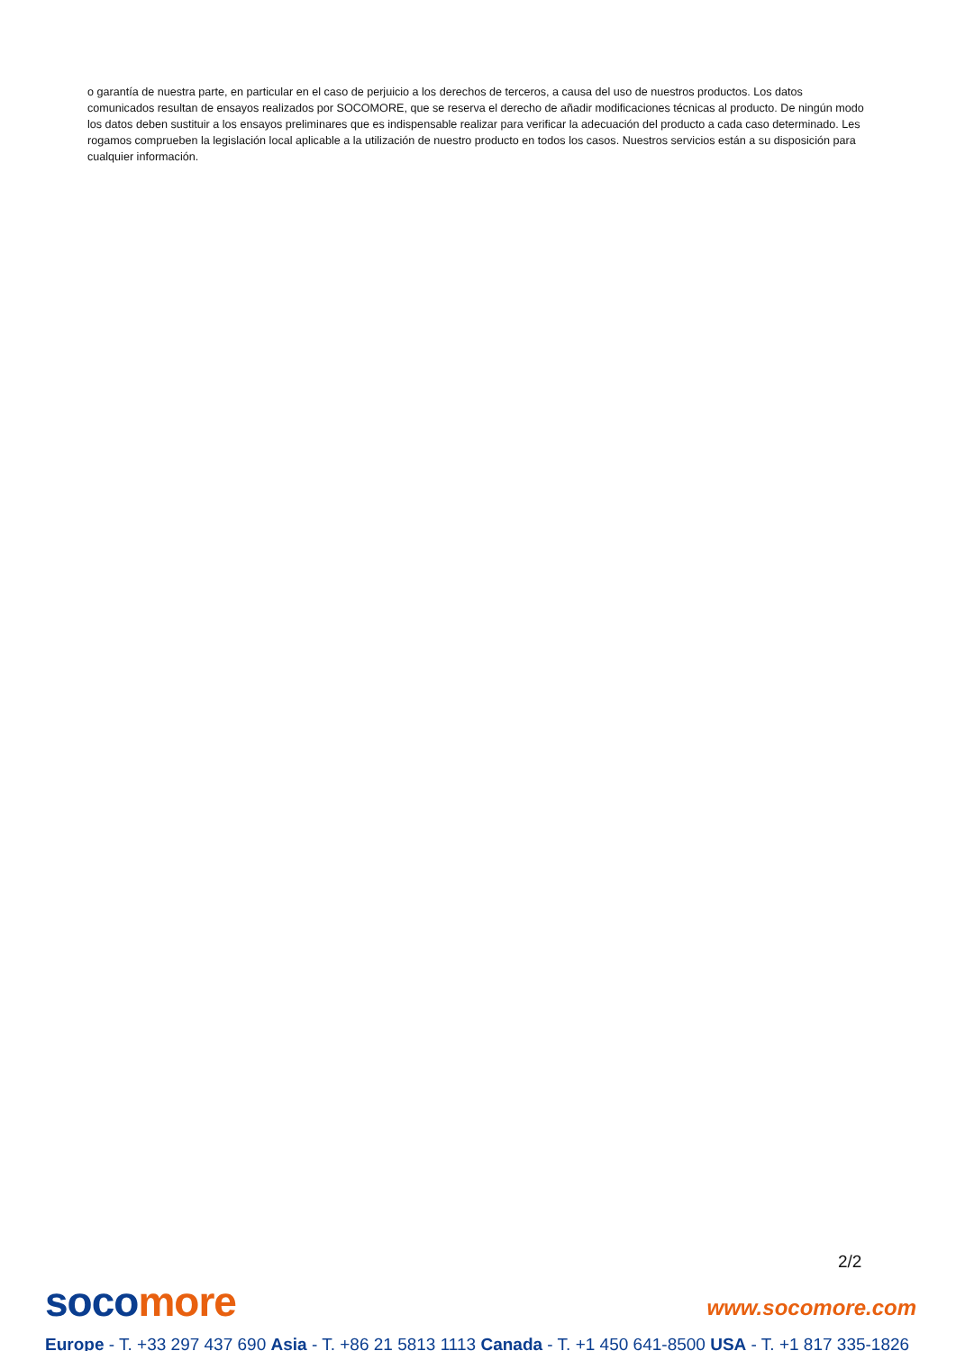o garantía de nuestra parte, en particular en el caso de perjuicio a los derechos de terceros, a causa del uso de nuestros productos. Los datos comunicados resultan de ensayos realizados por SOCOMORE, que se reserva el derecho de añadir modificaciones técnicas al producto. De ningún modo los datos deben sustituir a los ensayos preliminares que es indispensable realizar para verificar la adecuación del producto a cada caso determinado. Les rogamos comprueben la legislación local aplicable a la utilización de nuestro producto en todos los casos. Nuestros servicios están a su disposición para cualquier información.
2/2
soco more www.socomore.com
Europe - T. +33 297 437 690 Asia - T. +86 21 5813 1113 Canada - T. +1 450 641-8500 USA - T. +1 817 335-1826